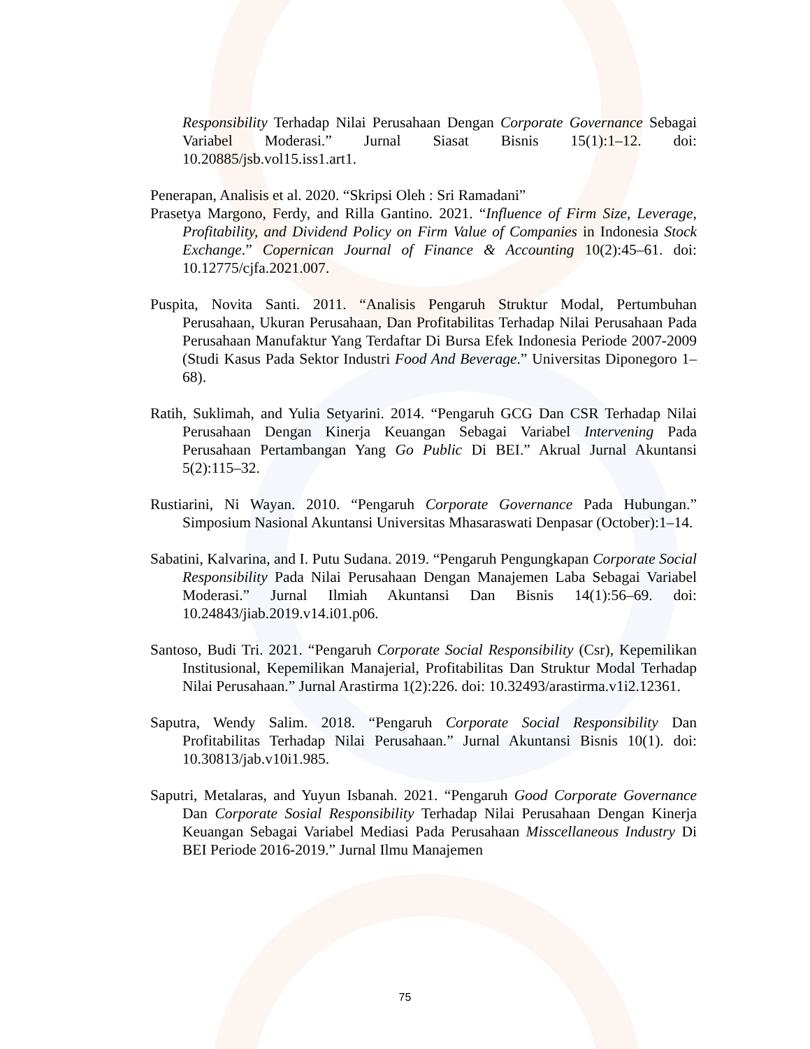Responsibility Terhadap Nilai Perusahaan Dengan Corporate Governance Sebagai Variabel Moderasi.” Jurnal Siasat Bisnis 15(1):1–12. doi: 10.20885/jsb.vol15.iss1.art1.
Penerapan, Analisis et al. 2020. “Skripsi Oleh : Sri Ramadani”
Prasetya Margono, Ferdy, and Rilla Gantino. 2021. “Influence of Firm Size, Leverage, Profitability, and Dividend Policy on Firm Value of Companies in Indonesia Stock Exchange.” Copernican Journal of Finance & Accounting 10(2):45–61. doi: 10.12775/cjfa.2021.007.
Puspita, Novita Santi. 2011. “Analisis Pengaruh Struktur Modal, Pertumbuhan Perusahaan, Ukuran Perusahaan, Dan Profitabilitas Terhadap Nilai Perusahaan Pada Perusahaan Manufaktur Yang Terdaftar Di Bursa Efek Indonesia Periode 2007-2009 (Studi Kasus Pada Sektor Industri Food And Beverage.” Universitas Diponegoro 1–68).
Ratih, Suklimah, and Yulia Setyarini. 2014. “Pengaruh GCG Dan CSR Terhadap Nilai Perusahaan Dengan Kinerja Keuangan Sebagai Variabel Intervening Pada Perusahaan Pertambangan Yang Go Public Di BEI.” Akrual Jurnal Akuntansi 5(2):115–32.
Rustiarini, Ni Wayan. 2010. “Pengaruh Corporate Governance Pada Hubungan.” Simposium Nasional Akuntansi Universitas Mhasaraswati Denpasar (October):1–14.
Sabatini, Kalvarina, and I. Putu Sudana. 2019. “Pengaruh Pengungkapan Corporate Social Responsibility Pada Nilai Perusahaan Dengan Manajemen Laba Sebagai Variabel Moderasi.” Jurnal Ilmiah Akuntansi Dan Bisnis 14(1):56–69. doi: 10.24843/jiab.2019.v14.i01.p06.
Santoso, Budi Tri. 2021. “Pengaruh Corporate Social Responsibility (Csr), Kepemilikan Institusional, Kepemilikan Manajerial, Profitabilitas Dan Struktur Modal Terhadap Nilai Perusahaan.” Jurnal Arastirma 1(2):226. doi: 10.32493/arastirma.v1i2.12361.
Saputra, Wendy Salim. 2018. “Pengaruh Corporate Social Responsibility Dan Profitabilitas Terhadap Nilai Perusahaan.” Jurnal Akuntansi Bisnis 10(1). doi: 10.30813/jab.v10i1.985.
Saputri, Metalaras, and Yuyun Isbanah. 2021. “Pengaruh Good Corporate Governance Dan Corporate Sosial Responsibility Terhadap Nilai Perusahaan Dengan Kinerja Keuangan Sebagai Variabel Mediasi Pada Perusahaan Misscellaneous Industry Di BEI Periode 2016-2019.” Jurnal Ilmu Manajemen
75